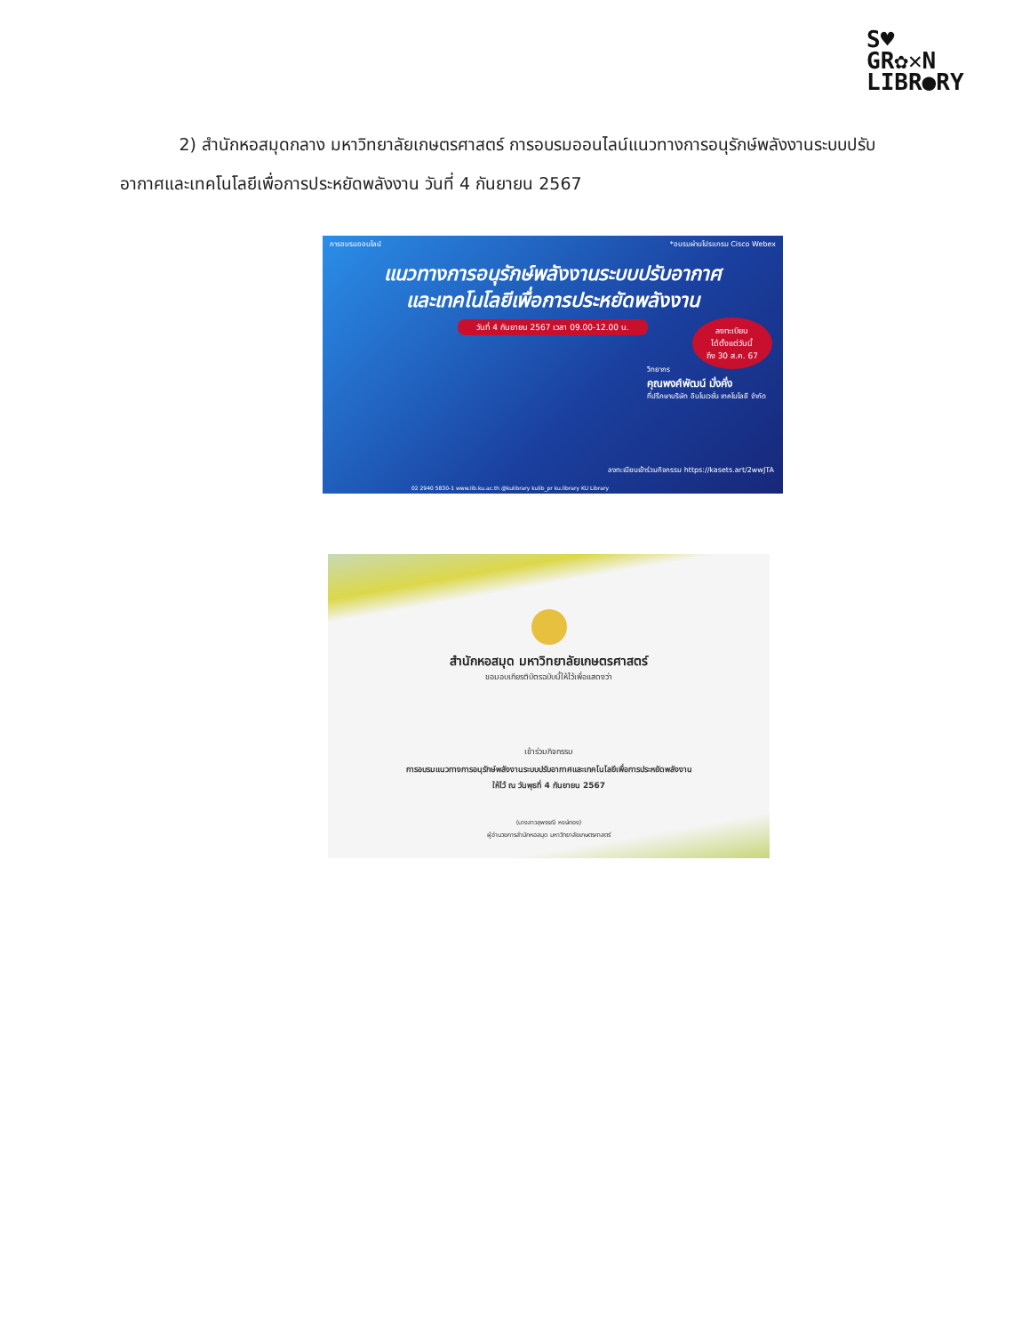S♥
GR✿✕N
LIBR●RY
2) สำนักหอสมุดกลาง มหาวิทยาลัยเกษตรศาสตร์ การอบรมออนไลน์แนวทางการอนุรักษ์พลังงานระบบปรับอากาศและเทคโนโลยีเพื่อการประหยัดพลังงาน วันที่ 4 กันยายน 2567
การอบรมออนไลน์ *อบรมผ่านโปรแกรม Cisco Webex
แนวทางการอนุรักษ์พลังงานระบบปรับอากาศ
และเทคโนโลยีเพื่อการประหยัดพลังงาน
วันที่ 4 กันยายน 2567 เวลา 09.00-12.00 น.
ลงทะเบียน
ได้ตั้งแต่วันนี้
ถึง 30 ส.ค. 67
วิทยากร
คุณพงศ์พัฒน์ มั่งคั่ง
ที่ปรึกษาบริษัท อินโนเวชั่น เทคโนโลยี จำกัด
ลงทะเบียนเข้าร่วมกิจกรรม https://kasets.art/2wwJTA
02 2940 5830-1 www.lib.ku.ac.th @kulibrary kulib_pr ku.library KU Library
สำนักหอสมุด มหาวิทยาลัยเกษตรศาสตร์
ขอมอบเกียรติบัตรฉบับนี้ให้ไว้เพื่อแสดงว่า
เข้าร่วมกิจกรรม
การอบรมแนวทางการอนุรักษ์พลังงานระบบปรับอากาศและเทคโนโลยีเพื่อการประหยัดพลังงาน
ให้ไว้ ณ วันพุธที่ 4 กันยายน 2567
(นางสาวสุพรรณี หงษ์ทอง)
ผู้อำนวยการสำนักหอสมุด มหาวิทยาลัยเกษตรศาสตร์